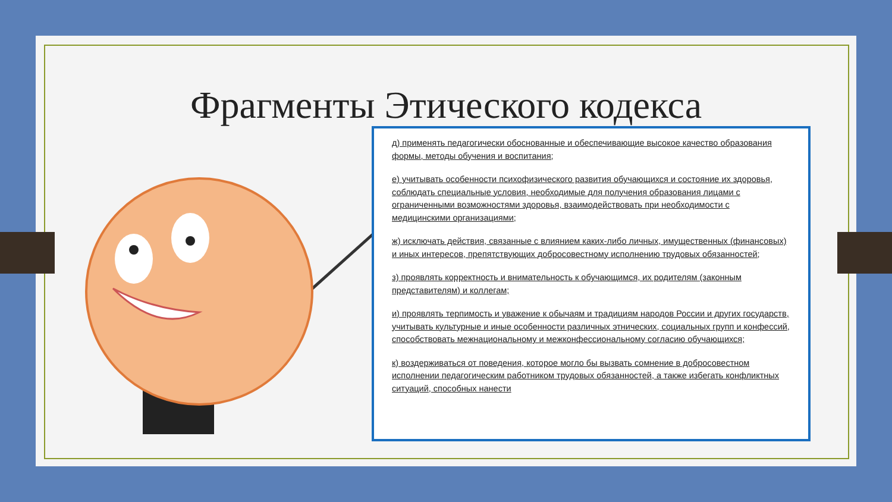Фрагменты Этического кодекса
д) применять педагогически обоснованные и обеспечивающие высокое качество образования формы, методы обучения и воспитания;
е) учитывать особенности психофизического развития обучающихся и состояние их здоровья, соблюдать специальные условия, необходимые для получения образования лицами с ограниченными возможностями здоровья, взаимодействовать при необходимости с медицинскими организациями;
ж) исключать действия, связанные с влиянием каких-либо личных, имущественных (финансовых) и иных интересов, препятствующих добросовестному исполнению трудовых обязанностей;
з) проявлять корректность и внимательность к обучающимся, их родителям (законным представителям) и коллегам;
и) проявлять терпимость и уважение к обычаям и традициям народов России и других государств, учитывать культурные и иные особенности различных этнических, социальных групп и конфессий, способствовать межнациональному и межконфессиональному согласию обучающихся;
к) воздерживаться от поведения, которое могло бы вызвать сомнение в добросовестном исполнении педагогическим работником трудовых обязанностей, а также избегать конфликтных ситуаций, способных нанести